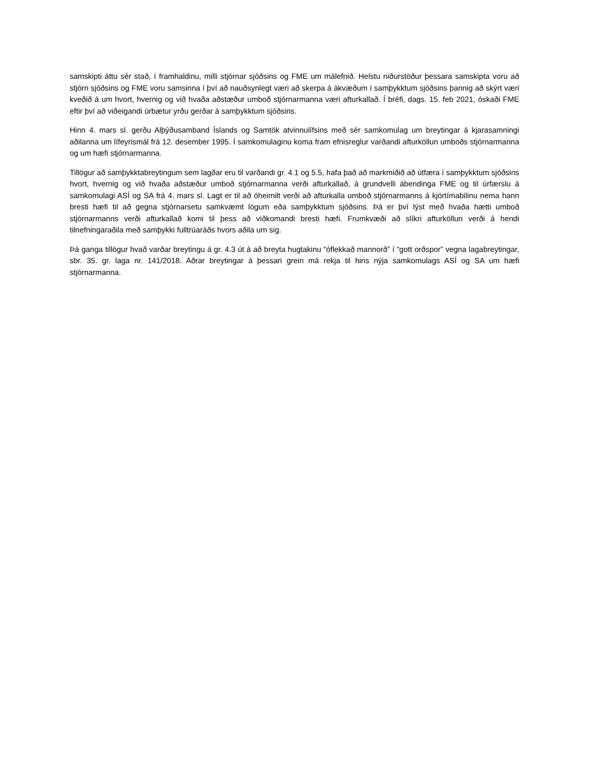samskipti áttu sér stað, í framhaldinu, milli stjórnar sjóðsins og FME um málefnið. Helstu niðurstöður þessara samskipta voru að stjórn sjóðsins og FME voru samsinna í því að nauðsynlegt væri að skerpa á ákvæðum í samþykktum sjóðsins þannig að skýrt væri kveðið á um hvort, hvernig og við hvaða aðstæður umboð stjórnarmanna væri afturkallað. Í bréfi, dags. 15. feb 2021, óskaði FME eftir því að viðeigandi úrbætur yrðu gerðar á samþykktum sjóðsins.
Hinn 4. mars sl. gerðu Alþýðusamband Íslands og Samtök atvinnulífsins með sér samkomulag um breytingar á kjarasamningi aðilanna um lífeyrismál frá 12. desember 1995. Í samkomulaginu koma fram efnisreglur varðandi afturköllun umboðs stjórnarmanna og um hæfi stjórnarmanna.
Tillögur að samþykktabreytingum sem lagðar eru til varðandi gr. 4.1 og 5.5, hafa það að markmiðið að útfæra í samþykktum sjóðsins hvort, hvernig og við hvaða aðstæður umboð stjórnarmanna verði afturkallað, á grundvelli ábendinga FME og til úrfærslu á samkomulagi ASÍ og SA frá 4. mars sl. Lagt er til að óheimilt verði að afturkalla umboð stjórnarmanns á kjörtímabilinu nema hann bresti hæfi til að gegna stjórnarsetu samkvæmt lögum eða samþykktum sjóðsins. Þá er því lýst með hvaða hætti umboð stjórnarmanns verði afturkallað komi til þess að viðkomandi bresti hæfi. Frumkvæði að slíkri afturköllun verði á hendi tilnefningaraðila með samþykki fulltrúaráðs hvors aðila um sig.
Þá ganga tillögur hvað varðar breytingu á gr. 4.3 út á að breyta hugtakinu “óflekkað mannorð” í “gott orðspor” vegna lagabreytingar, sbr. 35. gr. laga nr. 141/2018. Aðrar breytingar á þessari grein má rekja til hins nýja samkomulags ASÍ og SA um hæfi stjórnarmanna.